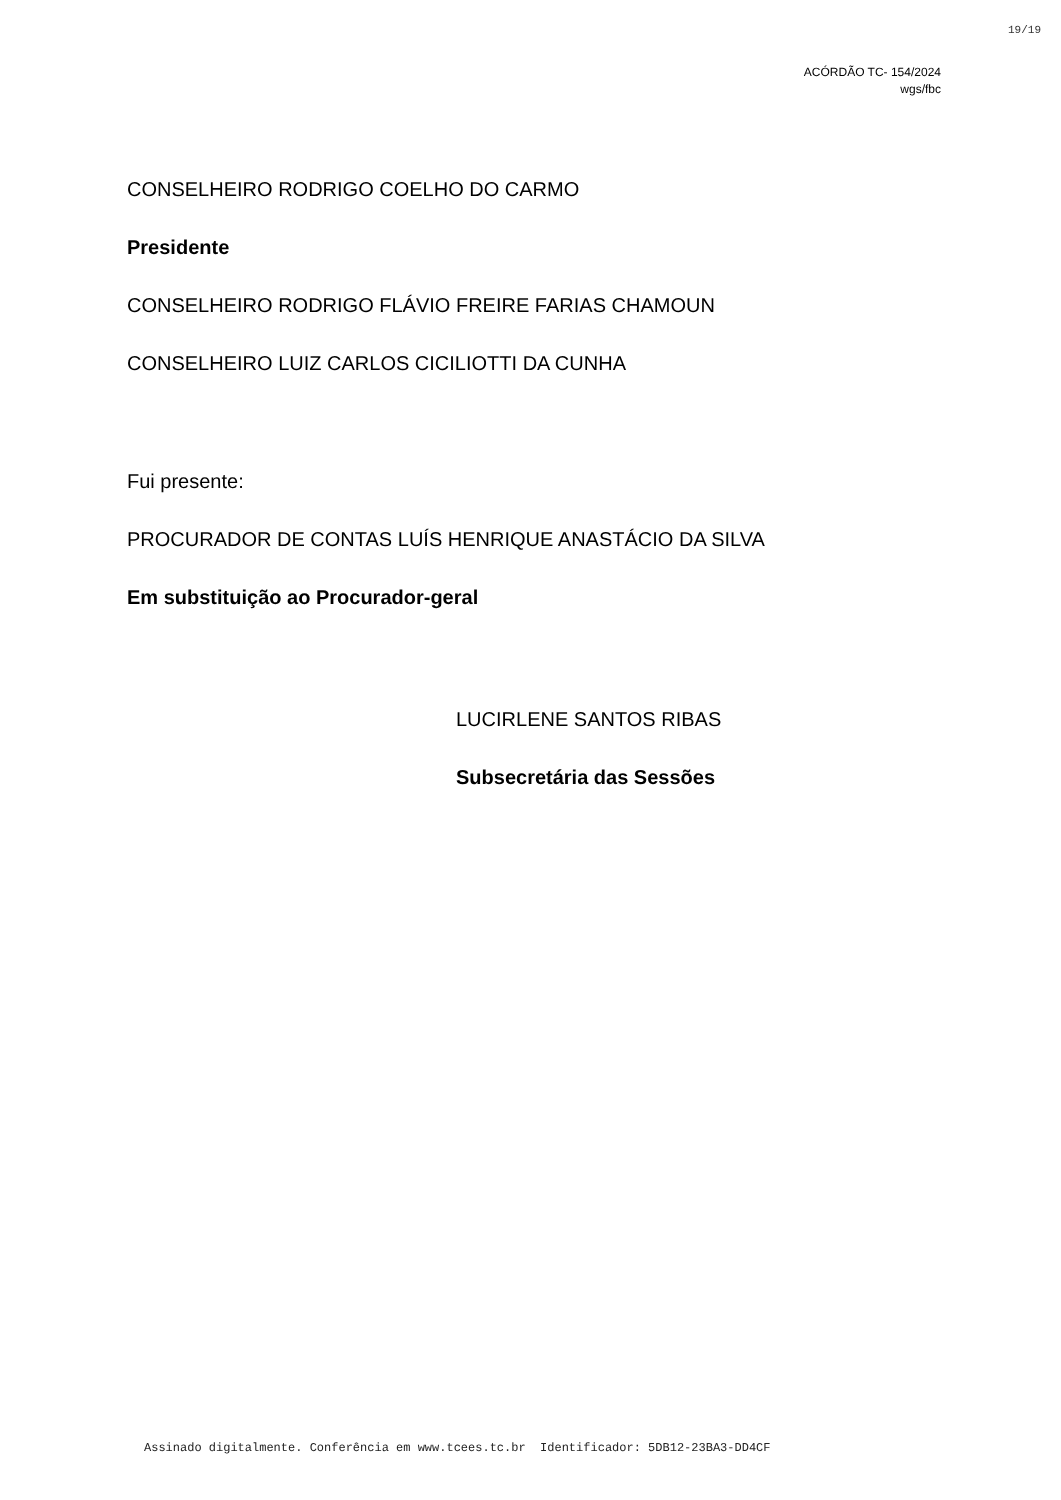19/19
ACÓRDÃO TC- 154/2024
wgs/fbc
CONSELHEIRO RODRIGO COELHO DO CARMO
Presidente
CONSELHEIRO RODRIGO FLÁVIO FREIRE FARIAS CHAMOUN
CONSELHEIRO LUIZ CARLOS CICILIOTTI DA CUNHA
Fui presente:
PROCURADOR DE CONTAS LUÍS HENRIQUE ANASTÁCIO DA SILVA
Em substituição ao Procurador-geral
LUCIRLENE SANTOS RIBAS
Subsecretária das Sessões
Assinado digitalmente. Conferência em www.tcees.tc.br Identificador: 5DB12-23BA3-DD4CF